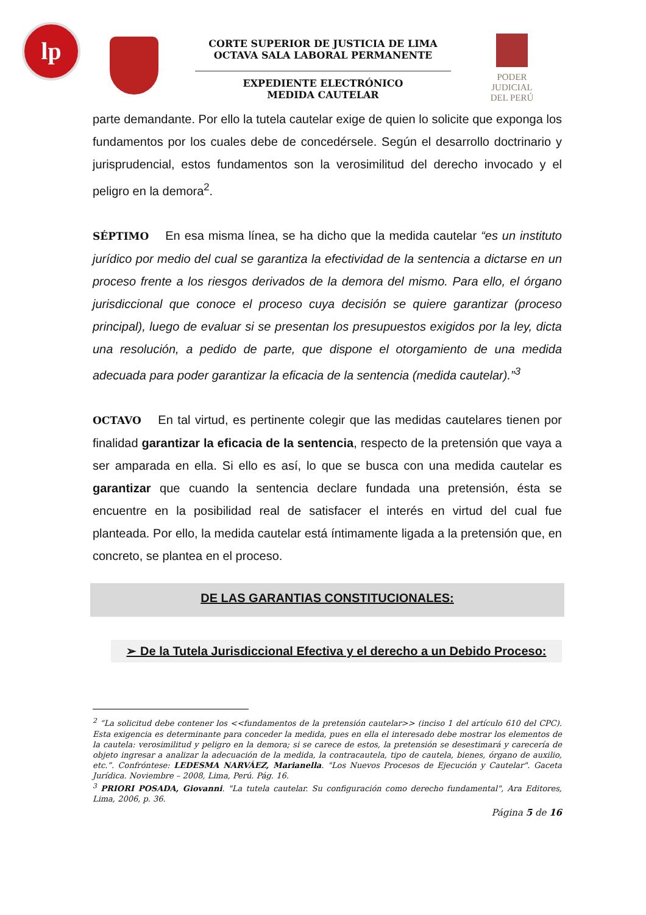lp
PODER JUDICIAL
DEL PERÚ
CORTE SUPERIOR DE JUSTICIA DE LIMA
OCTAVA SALA LABORAL PERMANENTE
EXPEDIENTE ELECTRÓNICO
MEDIDA CAUTELAR
parte demandante. Por ello la tutela cautelar exige de quien lo solicite que exponga los fundamentos por los cuales debe de concedérsele. Según el desarrollo doctrinario y jurisprudencial, estos fundamentos son la verosimilitud del derecho invocado y el peligro en la demora<sup>2</sup>.
SÉPTIMO En esa misma línea, se ha dicho que la medida cautelar “es un instituto jurídico por medio del cual se garantiza la efectividad de la sentencia a dictarse en un proceso frente a los riesgos derivados de la demora del mismo. Para ello, el órgano jurisdiccional que conoce el proceso cuya decisión se quiere garantizar (proceso principal), luego de evaluar si se presentan los presupuestos exigidos por la ley, dicta una resolución, a pedido de parte, que dispone el otorgamiento de una medida adecuada para poder garantizar la eficacia de la sentencia (medida cautelar).”<sup>3</sup>
OCTAVO En tal virtud, es pertinente colegir que las medidas cautelares tienen por finalidad garantizar la eficacia de la sentencia, respecto de la pretensión que vaya a ser amparada en ella. Si ello es así, lo que se busca con una medida cautelar es garantizar que cuando la sentencia declare fundada una pretensión, ésta se encuentre en la posibilidad real de satisfacer el interés en virtud del cual fue planteada. Por ello, la medida cautelar está íntimamente ligada a la pretensión que, en concreto, se plantea en el proceso.
DE LAS GARANTIAS CONSTITUCIONALES:
➢ De la Tutela Jurisdiccional Efectiva y el derecho a un Debido Proceso:
<sup>2</sup> “La solicitud debe contener los <<fundamentos de la pretensión cautelar>> (inciso 1 del artículo 610 del CPC). Esta exigencia es determinante para conceder la medida, pues en ella el interesado debe mostrar los elementos de la cautela: verosimilitud y peligro en la demora; si se carece de estos, la pretensión se desestimará y carecería de objeto ingresar a analizar la adecuación de la medida, la contracautela, tipo de cautela, bienes, órgano de auxilio, etc.”. Confróntese: LEDESMA NARVÁEZ, Marianella. "Los Nuevos Procesos de Ejecución y Cautelar". Gaceta Jurídica. Noviembre – 2008, Lima, Perú. Pág. 16.
<sup>3</sup> PRIORI POSADA, Giovanni. "La tutela cautelar. Su configuración como derecho fundamental", Ara Editores, Lima, 2006, p. 36.
Página 5 de 16